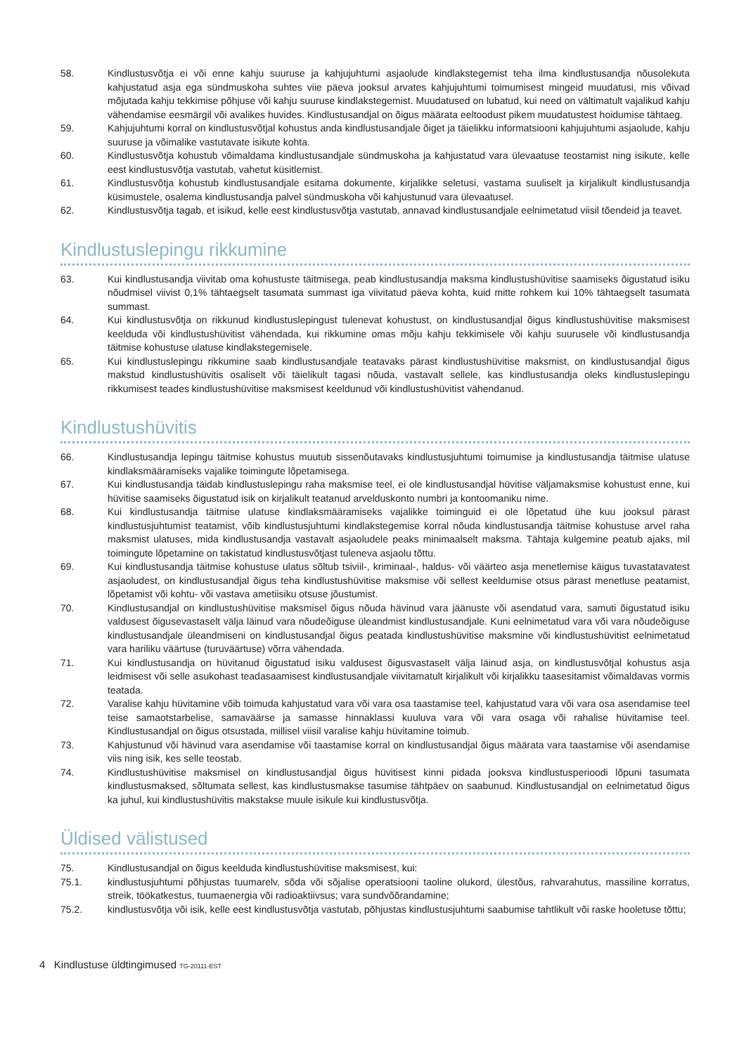58. Kindlustusvõtja ei või enne kahju suuruse ja kahjujuhtumi asjaolude kindlakstegemist teha ilma kindlustusandja nõusolekuta kahjustatud asja ega sündmuskoha suhtes viie päeva jooksul arvates kahjujuhtumi toimumisest mingeid muudatusi, mis võivad mõjutada kahju tekkimise põhjuse või kahju suuruse kindlakstegemist. Muudatused on lubatud, kui need on vältimatult vajalikud kahju vähendamise eesmärgil või avalikes huvides. Kindlustusandjal on õigus määrata eeltoodust pikem muudatustest hoidumise tähtaeg.
59. Kahjujuhtumi korral on kindlustusvõtjal kohustus anda kindlustusandjale õiget ja täielikku informatsiooni kahjujuhtumi asjaolude, kahju suuruse ja võimalike vastutavate isikute kohta.
60. Kindlustusvõtja kohustub võimaldama kindlustusandjale sündmuskoha ja kahjustatud vara ülevaatuse teostamist ning isikute, kelle eest kindlustusvõtja vastutab, vahetut küsitlemist.
61. Kindlustusvõtja kohustub kindlustusandjale esitama dokumente, kirjalikke seletusi, vastama suuliselt ja kirjalikult kindlustusandja küsimustele, osalema kindlustusandja palvel sündmuskoha või kahjustunud vara ülevaatusel.
62. Kindlustusvõtja tagab, et isikud, kelle eest kindlustusvõtja vastutab, annavad kindlustusandjale eelnimetatud viisil tõendeid ja teavet.
Kindlustuslepingu rikkumine
63. Kui kindlustusandja viivitab oma kohustuste täitmisega, peab kindlustusandja maksma kindlustushüvitise saamiseks õigustatud isiku nõudmisel viivist 0,1% tähtaegselt tasumata summast iga viivitatud päeva kohta, kuid mitte rohkem kui 10% tähtaegselt tasumata summast.
64. Kui kindlustusvõtja on rikkunud kindlustuslepingust tulenevat kohustust, on kindlustusandjal õigus kindlustushüvitise maksmisest keelduda või kindlustushüvitist vähendada, kui rikkumine omas mõju kahju tekkimisele või kahju suurusele või kindlustusandja täitmise kohustuse ulatuse kindlakstegemisele.
65. Kui kindlustuslepingu rikkumine saab kindlustusandjale teatavaks pärast kindlustushüvitise maksmist, on kindlustusandjal õigus makstud kindlustushüvitis osaliselt või täielikult tagasi nõuda, vastavalt sellele, kas kindlustusandja oleks kindlustuslepingu rikkumisest teades kindlustushüvitise maksmisest keeldunud või kindlustushüvitist vähendanud.
Kindlustushüvitis
66. Kindlustusandja lepingu täitmise kohustus muutub sissenõutavaks kindlustusjuhtumi toimumise ja kindlustusandja täitmise ulatuse kindlaksmääramiseks vajalike toimingute lõpetamisega.
67. Kui kindlustusandja täidab kindlustuslepingu raha maksmise teel, ei ole kindlustusandjal hüvitise väljamaksmise kohustust enne, kui hüvitise saamiseks õigustatud isik on kirjalikult teatanud arvelduskonto numbri ja kontoomaniku nime.
68. Kui kindlustusandja täitmise ulatuse kindlaksmääramiseks vajalikke toiminguid ei ole lõpetatud ühe kuu jooksul pärast kindlustusjuhtumist teatamist, võib kindlustusjuhtumi kindlakstegemise korral nõuda kindlustusandja täitmise kohustuse arvel raha maksmist ulatuses, mida kindlustusandja vastavalt asjaoludele peaks minimaalselt maksma. Tähtaja kulgemine peatub ajaks, mil toimingute lõpetamine on takistatud kindlustusvõtjast tuleneva asjaolu tõttu.
69. Kui kindlustusandja täitmise kohustuse ulatus sõltub tsiviil-, kriminaal-, haldus- või väärteo asja menetlemise käigus tuvastatavatest asjaoludest, on kindlustusandjal õigus teha kindlustushüvitise maksmise või sellest keeldumise otsus pärast menetluse peatamist, lõpetamist või kohtu- või vastava ametiisiku otsuse jõustumist.
70. Kindlustusandjal on kindlustushüvitise maksmisel õigus nõuda hävinud vara jäänuste või asendatud vara, samuti õigustatud isiku valdusest õigusevastaselt välja läinud vara nõudeõiguse üleandmist kindlustusandjale. Kuni eelnimetatud vara või vara nõudeõiguse kindlustusandjale üleandmiseni on kindlustusandjal õigus peatada kindlustushüvitise maksmine või kindlustushüvitist eelnimetatud vara hariliku väärtuse (turuväärtuse) võrra vähendada.
71. Kui kindlustusandja on hüvitanud õigustatud isiku valdusest õigusvastaselt välja läinud asja, on kindlustusvõtjal kohustus asja leidmisest või selle asukohast teadasaamisest kindlustusandjale viivitamatult kirjalikult või kirjalikku taasesitamist võimaldavas vormis teatada.
72. Varalise kahju hüvitamine võib toimuda kahjustatud vara või vara osa taastamise teel, kahjustatud vara või vara osa asendamise teel teise samaotstarbelise, samaväärse ja samasse hinnaklassi kuuluva vara või vara osaga või rahalise hüvitamise teel. Kindlustusandjal on õigus otsustada, millisel viisil varalise kahju hüvitamine toimub.
73. Kahjustunud või hävinud vara asendamise või taastamise korral on kindlustusandjal õigus määrata vara taastamise või asendamise viis ning isik, kes selle teostab.
74. Kindlustushüvitise maksmisel on kindlustusandjal õigus hüvitisest kinni pidada jooksva kindlustusperioodi lõpuni tasumata kindlustusmaksed, sõltumata sellest, kas kindlustusmakse tasumise tähtpäev on saabunud. Kindlustusandjal on eelnimetatud õigus ka juhul, kui kindlustushüvitis makstakse muule isikule kui kindlustusvõtja.
Üldised välistused
75. Kindlustusandjal on õigus keelduda kindlustushüvitise maksmisest, kui:
75.1. kindlustusjuhtumi põhjustas tuumarelv, sõda või sõjalise operatsiooni taoline olukord, ülestõus, rahvarahutus, massiline korratus, streik, töökatkestus, tuumaenergia või radioaktiivsus; vara sundvõõrandamine;
75.2. kindlustusvõtja või isik, kelle eest kindlustusvõtja vastutab, põhjustas kindlustusjuhtumi saabumise tahtlikult või raske hooletuse tõttu;
4 Kindlustuse üldtingimused TG-20111-EST